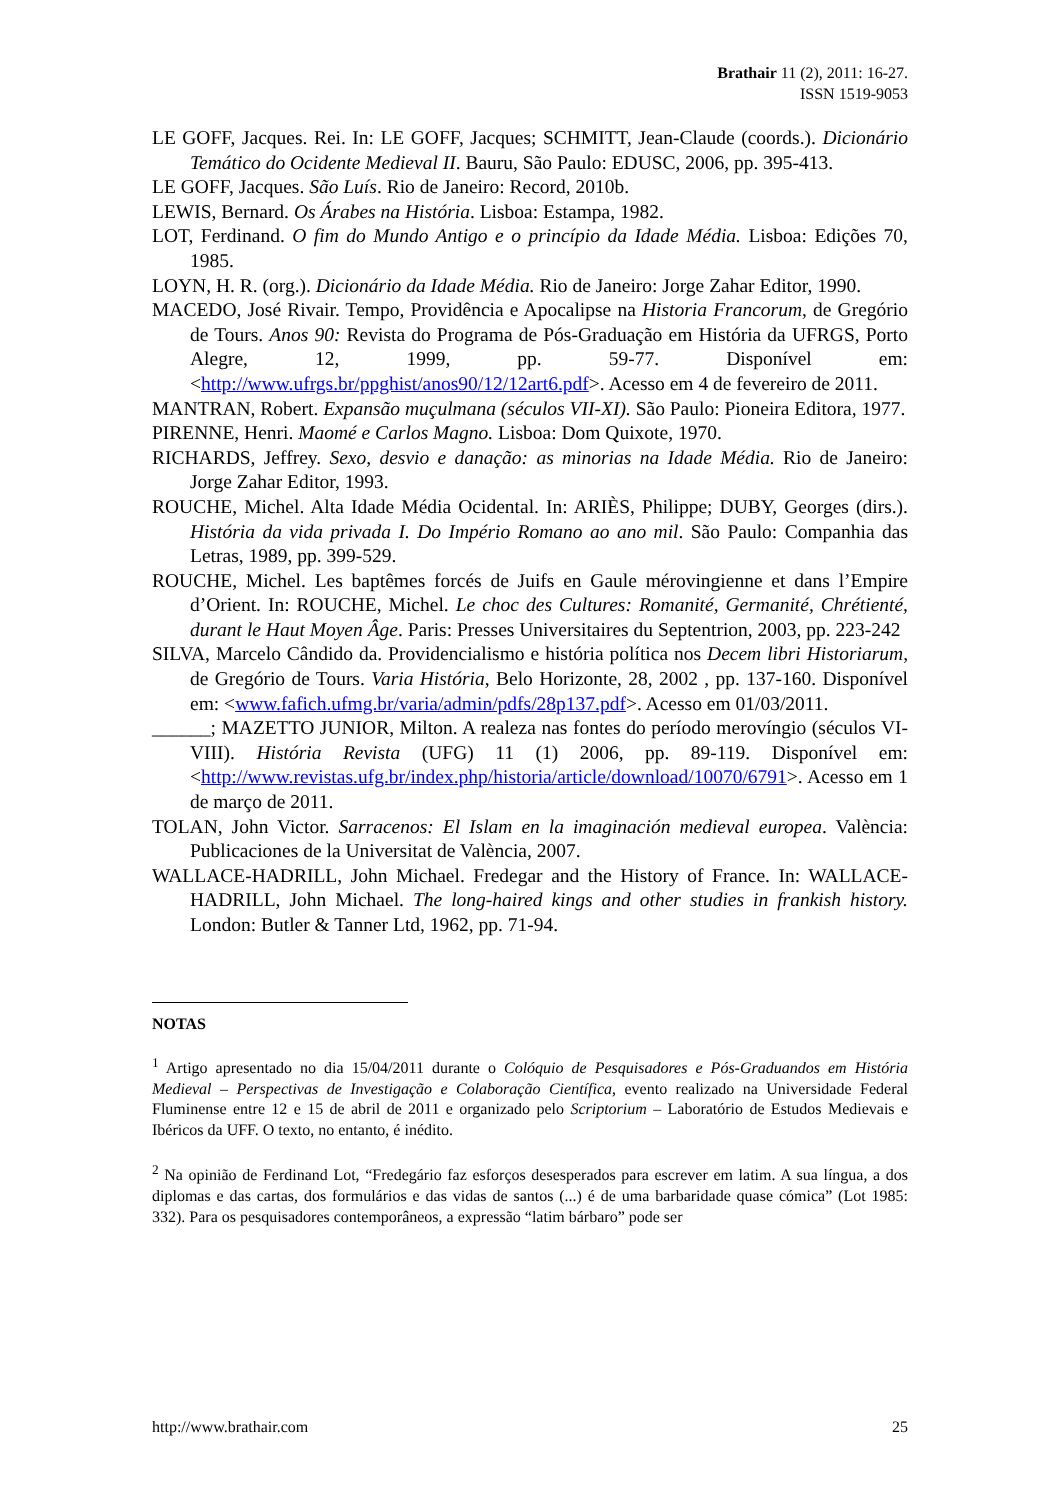Brathair 11 (2), 2011: 16-27.
ISSN 1519-9053
LE GOFF, Jacques. Rei. In: LE GOFF, Jacques; SCHMITT, Jean-Claude (coords.). Dicionário Temático do Ocidente Medieval II. Bauru, São Paulo: EDUSC, 2006, pp. 395-413.
LE GOFF, Jacques. São Luís. Rio de Janeiro: Record, 2010b.
LEWIS, Bernard. Os Árabes na História. Lisboa: Estampa, 1982.
LOT, Ferdinand. O fim do Mundo Antigo e o princípio da Idade Média. Lisboa: Edições 70, 1985.
LOYN, H. R. (org.). Dicionário da Idade Média. Rio de Janeiro: Jorge Zahar Editor, 1990.
MACEDO, José Rivair. Tempo, Providência e Apocalipse na Historia Francorum, de Gregório de Tours. Anos 90: Revista do Programa de Pós-Graduação em História da UFRGS, Porto Alegre, 12, 1999, pp. 59-77. Disponível em: <http://www.ufrgs.br/ppghist/anos90/12/12art6.pdf>. Acesso em 4 de fevereiro de 2011.
MANTRAN, Robert. Expansão muçulmana (séculos VII-XI). São Paulo: Pioneira Editora, 1977.
PIRENNE, Henri. Maomé e Carlos Magno. Lisboa: Dom Quixote, 1970.
RICHARDS, Jeffrey. Sexo, desvio e danação: as minorias na Idade Média. Rio de Janeiro: Jorge Zahar Editor, 1993.
ROUCHE, Michel. Alta Idade Média Ocidental. In: ARIÈS, Philippe; DUBY, Georges (dirs.). História da vida privada I. Do Império Romano ao ano mil. São Paulo: Companhia das Letras, 1989, pp. 399-529.
ROUCHE, Michel. Les baptêmes forcés de Juifs en Gaule mérovingienne et dans l’Empire d’Orient. In: ROUCHE, Michel. Le choc des Cultures: Romanité, Germanité, Chrétienté, durant le Haut Moyen Âge. Paris: Presses Universitaires du Septentrion, 2003, pp. 223-242
SILVA, Marcelo Cândido da. Providencialismo e história política nos Decem libri Historiarum, de Gregório de Tours. Varia História, Belo Horizonte, 28, 2002 , pp. 137-160. Disponível em: <www.fafich.ufmg.br/varia/admin/pdfs/28p137.pdf>. Acesso em 01/03/2011.
______; MAZETTO JUNIOR, Milton. A realeza nas fontes do período merovíngio (séculos VI-VIII). História Revista (UFG) 11 (1) 2006, pp. 89-119. Disponível em: <http://www.revistas.ufg.br/index.php/historia/article/download/10070/6791>. Acesso em 1 de março de 2011.
TOLAN, John Victor. Sarracenos: El Islam en la imaginación medieval europea. València: Publicaciones de la Universitat de València, 2007.
WALLACE-HADRILL, John Michael. Fredegar and the History of France. In: WALLACE-HADRILL, John Michael. The long-haired kings and other studies in frankish history. London: Butler & Tanner Ltd, 1962, pp. 71-94.
NOTAS
<sup>1</sup> Artigo apresentado no dia 15/04/2011 durante o Colóquio de Pesquisadores e Pós-Graduandos em História Medieval – Perspectivas de Investigação e Colaboração Científica, evento realizado na Universidade Federal Fluminense entre 12 e 15 de abril de 2011 e organizado pelo Scriptorium – Laboratório de Estudos Medievais e Ibéricos da UFF. O texto, no entanto, é inédito.
<sup>2</sup> Na opinião de Ferdinand Lot, “Fredegário faz esforços desesperados para escrever em latim. A sua língua, a dos diplomas e das cartas, dos formulários e das vidas de santos (...) é de uma barbaridade quase cómica” (Lot 1985: 332). Para os pesquisadores contemporâneos, a expressão “latim bárbaro” pode ser
http://www.brathair.com 25